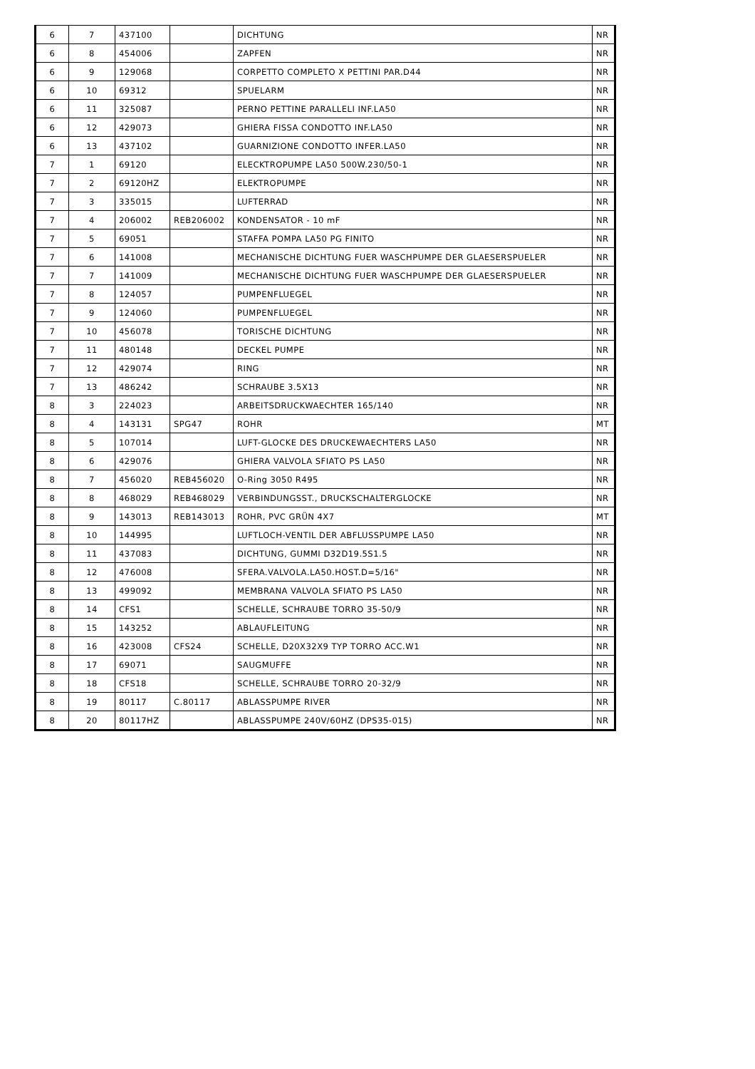| 6 | 7 | 437100 | | DICHTUNG | NR |
| 6 | 8 | 454006 | | ZAPFEN | NR |
| 6 | 9 | 129068 | | CORPETTO COMPLETO X PETTINI PAR.D44 | NR |
| 6 | 10 | 69312 | | SPUELARM | NR |
| 6 | 11 | 325087 | | PERNO PETTINE PARALLELI INF.LA50 | NR |
| 6 | 12 | 429073 | | GHIERA FISSA CONDOTTO INF.LA50 | NR |
| 6 | 13 | 437102 | | GUARNIZIONE CONDOTTO INFER.LA50 | NR |
| 7 | 1 | 69120 | | ELECKTROPUMPE LA50 500W.230/50-1 | NR |
| 7 | 2 | 69120HZ | | ELEKTROPUMPE | NR |
| 7 | 3 | 335015 | | LUFTERRAD | NR |
| 7 | 4 | 206002 | REB206002 | KONDENSATOR - 10 mF | NR |
| 7 | 5 | 69051 | | STAFFA POMPA LA50 PG FINITO | NR |
| 7 | 6 | 141008 | | MECHANISCHE DICHTUNG FUER WASCHPUMPE DER GLAESERSPUELER | NR |
| 7 | 7 | 141009 | | MECHANISCHE DICHTUNG FUER WASCHPUMPE DER GLAESERSPUELER | NR |
| 7 | 8 | 124057 | | PUMPENFLUEGEL | NR |
| 7 | 9 | 124060 | | PUMPENFLUEGEL | NR |
| 7 | 10 | 456078 | | TORISCHE DICHTUNG | NR |
| 7 | 11 | 480148 | | DECKEL PUMPE | NR |
| 7 | 12 | 429074 | | RING | NR |
| 7 | 13 | 486242 | | SCHRAUBE 3.5X13 | NR |
| 8 | 3 | 224023 | | ARBEITSDRUCKWAECHTER 165/140 | NR |
| 8 | 4 | 143131 | SPG47 | ROHR | MT |
| 8 | 5 | 107014 | | LUFT-GLOCKE DES DRUCKEWAECHTERS LA50 | NR |
| 8 | 6 | 429076 | | GHIERA VALVOLA SFIATO PS LA50 | NR |
| 8 | 7 | 456020 | REB456020 | O-Ring 3050 R495 | NR |
| 8 | 8 | 468029 | REB468029 | VERBINDUNGSST., DRUCKSCHALTERGLOCKE | NR |
| 8 | 9 | 143013 | REB143013 | ROHR, PVC GRÜN 4X7 | MT |
| 8 | 10 | 144995 | | LUFTLOCH-VENTIL DER ABFLUSSPUMPE LA50 | NR |
| 8 | 11 | 437083 | | DICHTUNG, GUMMI D32D19.5S1.5 | NR |
| 8 | 12 | 476008 | | SFERA.VALVOLA.LA50.HOST.D=5/16" | NR |
| 8 | 13 | 499092 | | MEMBRANA VALVOLA SFIATO PS LA50 | NR |
| 8 | 14 | CFS1 | | SCHELLE, SCHRAUBE TORRO 35-50/9 | NR |
| 8 | 15 | 143252 | | ABLAUFLEITUNG | NR |
| 8 | 16 | 423008 | CFS24 | SCHELLE, D20X32X9 TYP TORRO ACC.W1 | NR |
| 8 | 17 | 69071 | | SAUGMUFFE | NR |
| 8 | 18 | CFS18 | | SCHELLE, SCHRAUBE TORRO 20-32/9 | NR |
| 8 | 19 | 80117 | C.80117 | ABLASSPUMPE RIVER | NR |
| 8 | 20 | 80117HZ | | ABLASSPUMPE 240V/60HZ (DPS35-015) | NR |